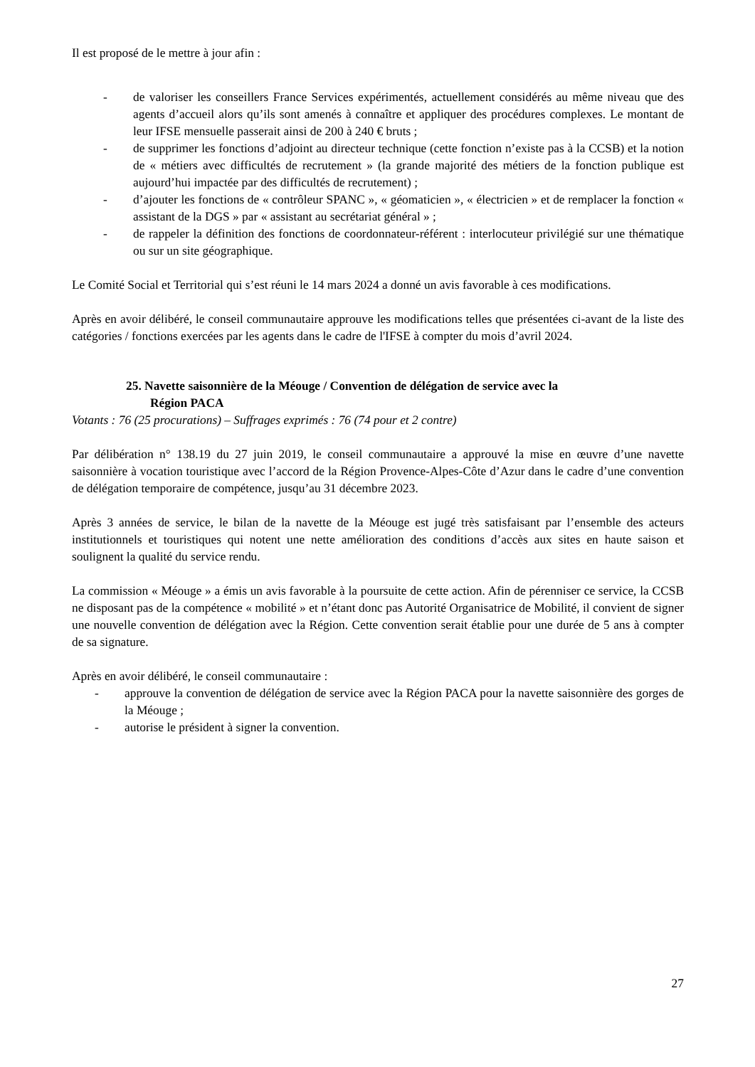Il est proposé de le mettre à jour afin :
- de valoriser les conseillers France Services expérimentés, actuellement considérés au même niveau que des agents d’accueil alors qu’ils sont amenés à connaître et appliquer des procédures complexes. Le montant de leur IFSE mensuelle passerait ainsi de 200 à 240 € bruts ;
- de supprimer les fonctions d’adjoint au directeur technique (cette fonction n’existe pas à la CCSB) et la notion de « métiers avec difficultés de recrutement » (la grande majorité des métiers de la fonction publique est aujourd’hui impactée par des difficultés de recrutement) ;
- d’ajouter les fonctions de « contrôleur SPANC », « géomaticien », « électricien » et de remplacer la fonction « assistant de la DGS » par « assistant au secrétariat général » ;
- de rappeler la définition des fonctions de coordonnateur-référent : interlocuteur privilégié sur une thématique ou sur un site géographique.
Le Comité Social et Territorial qui s’est réuni le 14 mars 2024 a donné un avis favorable à ces modifications.
Après en avoir délibéré, le conseil communautaire approuve les modifications telles que présentées ci-avant de la liste des catégories / fonctions exercées par les agents dans le cadre de l'IFSE à compter du mois d’avril 2024.
25. Navette saisonnière de la Méouge / Convention de délégation de service avec la
Région PACA
Votants : 76 (25 procurations) – Suffrages exprimés : 76 (74 pour et 2 contre)
Par délibération n° 138.19 du 27 juin 2019, le conseil communautaire a approuvé la mise en œuvre d’une navette saisonnière à vocation touristique avec l’accord de la Région Provence-Alpes-Côte d’Azur dans le cadre d’une convention de délégation temporaire de compétence, jusqu’au 31 décembre 2023.
Après 3 années de service, le bilan de la navette de la Méouge est jugé très satisfaisant par l’ensemble des acteurs institutionnels et touristiques qui notent une nette amélioration des conditions d’accès aux sites en haute saison et soulignent la qualité du service rendu.
La commission « Méouge » a émis un avis favorable à la poursuite de cette action. Afin de pérenniser ce service, la CCSB ne disposant pas de la compétence « mobilité » et n’étant donc pas Autorité Organisatrice de Mobilité, il convient de signer une nouvelle convention de délégation avec la Région. Cette convention serait établie pour une durée de 5 ans à compter de sa signature.
Après en avoir délibéré, le conseil communautaire :
- approuve la convention de délégation de service avec la Région PACA pour la navette saisonnière des gorges de la Méouge ;
- autorise le président à signer la convention.
27